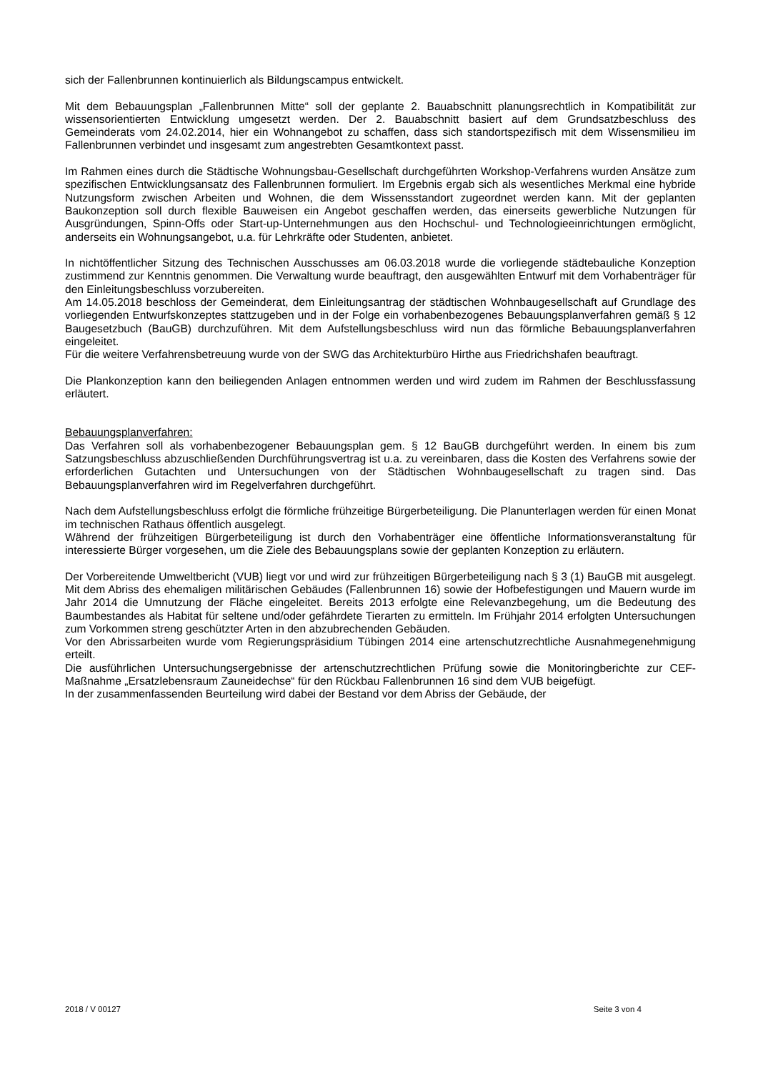sich der Fallenbrunnen kontinuierlich als Bildungscampus entwickelt.
Mit dem Bebauungsplan „Fallenbrunnen Mitte“ soll der geplante 2. Bauabschnitt planungsrechtlich in Kompatibilität zur wissensorientierten Entwicklung umgesetzt werden. Der 2. Bauabschnitt basiert auf dem Grundsatzbeschluss des Gemeinderats vom 24.02.2014, hier ein Wohnangebot zu schaffen, dass sich standortspezifisch mit dem Wissensmilieu im Fallenbrunnen verbindet und insgesamt zum angestrebten Gesamtkontext passt.
Im Rahmen eines durch die Städtische Wohnungsbau-Gesellschaft durchgeführten Workshop-Verfahrens wurden Ansätze zum spezifischen Entwicklungsansatz des Fallenbrunnen formuliert. Im Ergebnis ergab sich als wesentliches Merkmal eine hybride Nutzungsform zwischen Arbeiten und Wohnen, die dem Wissensstandort zugeordnet werden kann. Mit der geplanten Baukonzeption soll durch flexible Bauweisen ein Angebot geschaffen werden, das einerseits gewerbliche Nutzungen für Ausgründungen, Spinn-Offs oder Start-up-Unternehmungen aus den Hochschul- und Technologieeinrichtungen ermöglicht, anderseits ein Wohnungsangebot, u.a. für Lehrkräfte oder Studenten, anbietet.
In nichtöffentlicher Sitzung des Technischen Ausschusses am 06.03.2018 wurde die vorliegende städtebauliche Konzeption zustimmend zur Kenntnis genommen. Die Verwaltung wurde beauftragt, den ausgewählten Entwurf mit dem Vorhabenträger für den Einleitungsbeschluss vorzubereiten.
Am 14.05.2018 beschloss der Gemeinderat, dem Einleitungsantrag der städtischen Wohnbaugesellschaft auf Grundlage des vorliegenden Entwurfskonzeptes stattzugeben und in der Folge ein vorhabenbezogenes Bebauungsplanverfahren gemäß § 12 Baugesetzbuch (BauGB) durchzuführen. Mit dem Aufstellungsbeschluss wird nun das förmliche Bebauungsplanverfahren eingeleitet.
Für die weitere Verfahrensbetreuung wurde von der SWG das Architekturbüro Hirthe aus Friedrichshafen beauftragt.
Die Plankonzeption kann den beiliegenden Anlagen entnommen werden und wird zudem im Rahmen der Beschlussfassung erläutert.
Bebauungsplanverfahren:
Das Verfahren soll als vorhabenbezogener Bebauungsplan gem. § 12 BauGB durchgeführt werden. In einem bis zum Satzungsbeschluss abzuschließenden Durchführungsvertrag ist u.a. zu vereinbaren, dass die Kosten des Verfahrens sowie der erforderlichen Gutachten und Untersuchungen von der Städtischen Wohnbaugesellschaft zu tragen sind. Das Bebauungsplanverfahren wird im Regelverfahren durchgeführt.
Nach dem Aufstellungsbeschluss erfolgt die förmliche frühzeitige Bürgerbeteiligung. Die Planunterlagen werden für einen Monat im technischen Rathaus öffentlich ausgelegt.
Während der frühzeitigen Bürgerbeteiligung ist durch den Vorhabenträger eine öffentliche Informationsveranstaltung für interessierte Bürger vorgesehen, um die Ziele des Bebauungsplans sowie der geplanten Konzeption zu erläutern.
Der Vorbereitende Umweltbericht (VUB) liegt vor und wird zur frühzeitigen Bürgerbeteiligung nach § 3 (1) BauGB mit ausgelegt. Mit dem Abriss des ehemaligen militärischen Gebäudes (Fallenbrunnen 16) sowie der Hofbefestigungen und Mauern wurde im Jahr 2014 die Umnutzung der Fläche eingeleitet. Bereits 2013 erfolgte eine Relevanzbegehung, um die Bedeutung des Baumbestandes als Habitat für seltene und/oder gefährdete Tierarten zu ermitteln. Im Frühjahr 2014 erfolgten Untersuchungen zum Vorkommen streng geschützter Arten in den abzubrechenden Gebäuden.
Vor den Abrissarbeiten wurde vom Regierungspräsidium Tübingen 2014 eine artenschutzrechtliche Ausnahmegenehmigung erteilt.
Die ausführlichen Untersuchungsergebnisse der artenschutzrechtlichen Prüfung sowie die Monitoringberichte zur CEF- Maßnahme „Ersatzlebensraum Zauneidechse“ für den Rückbau Fallenbrunnen 16 sind dem VUB beigefügt.
In der zusammenfassenden Beurteilung wird dabei der Bestand vor dem Abriss der Gebäude, der
2018 / V 00127 Seite 3 von 4